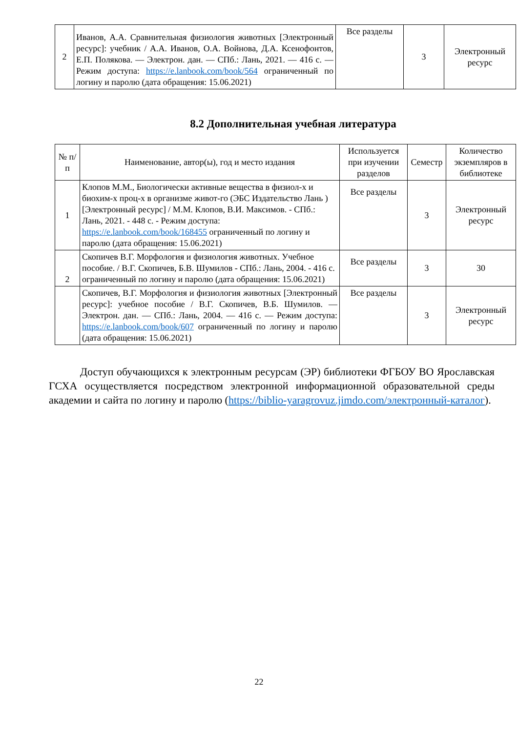| 2 | Иванов, А.А. Сравнительная физиология животных [Электронный ресурс]: учебник / А.А. Иванов, О.А. Войнова, Д.А. Ксенофонтов, Е.П. Полякова. — Электрон. дан. — СПб.: Лань, 2021. — 416 с. — Режим доступа: https://e.lanbook.com/book/564 ограниченный по логину и паролю (дата обращения: 15.06.2021) | Все разделы | 3 | Электронный ресурс |
8.2 Дополнительная учебная литература
| № п/п | Наименование, автор(ы), год и место издания | Используется при изучении разделов | Семестр | Количество экземпляров в библиотеке |
| --- | --- | --- | --- | --- |
| 1 | Клопов М.М., Биологически активные вещества в физиол-х и биохим-х проц-х в организме живот-го (ЭБС Издательство Лань ) [Электронный ресурс] / М.М. Клопов, В.И. Максимов. - СПб.: Лань, 2021. - 448 с. - Режим доступа: https://e.lanbook.com/book/168455 ограниченный по логину и паролю (дата обращения: 15.06.2021) | Все разделы | 3 | Электронный ресурс |
| 2 | Скопичев В.Г. Морфология и физиология животных. Учебное пособие. / В.Г. Скопичев, Б.В. Шумилов - СПб.: Лань, 2004. - 416 с. ограниченный по логину и паролю (дата обращения: 15.06.2021) | Все разделы | 3 | 30 |
| | Скопичев, В.Г. Морфология и физиология животных [Электронный ресурс]: учебное пособие / В.Г. Скопичев, В.Б. Шумилов. — Электрон. дан. — СПб.: Лань, 2004. — 416 с. — Режим доступа: https://e.lanbook.com/book/607 ограниченный по логину и паролю (дата обращения: 15.06.2021) | Все разделы | 3 | Электронный ресурс |
Доступ обучающихся к электронным ресурсам (ЭР) библиотеки ФГБОУ ВО Ярославская ГСХА осуществляется посредством электронной информационной образовательной среды академии и сайта по логину и паролю (https://biblio-yaragrovuz.jimdo.com/электронный-каталог).
22